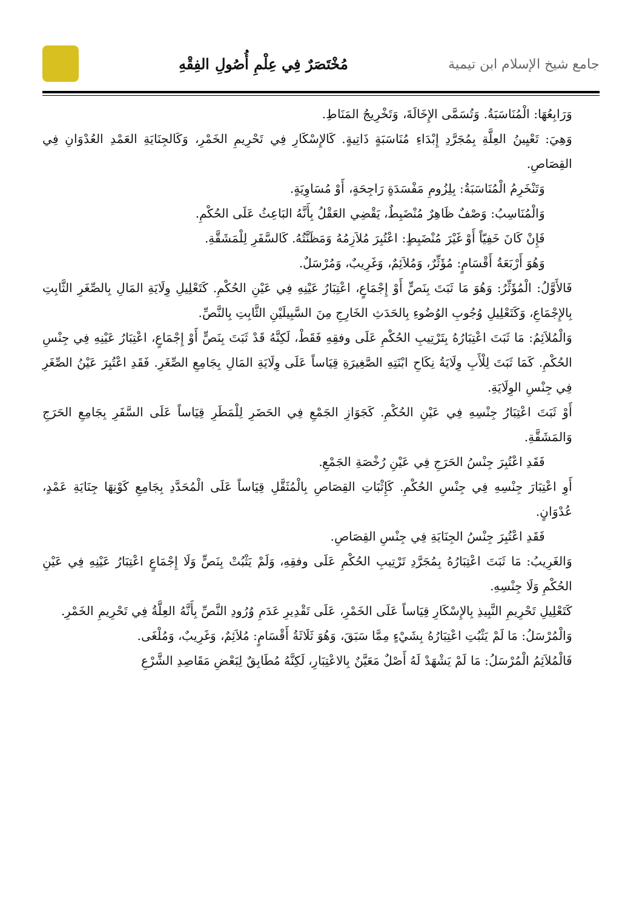جامع شيخ الإسلام ابن تيمية
مُخْتَصَرٌ فِي عِلْمِ أُصُولِ الفِقْهِ
وَرَابِعُهَا: الْمُنَاسَبَةُ. وَتُسَمَّى الإِخَالَةَ، وَتَخْرِيجُ المَنَاطِ.
وَهِيَ: تَعْيِينُ العِلَّةِ بِمُجَرَّدِ إِبْدَاءِ مُنَاسَبَةٍ ذَاتِيةٍ. كَالإِسْكَارِ فِي تَحْرِيمِ الخَمْرِ، وَكَالجِنَايَةِ العَمْدِ العُدْوَانِ فِي القِصَاصِ.
وَتَنْخَرِمُ الْمُنَاسَبَةُ: بِلِزُومِ مَفْسَدَةٍ رَاجِحَةٍ، أَوْ مُسَاوِيَةٍ.
وَالْمُنَاسِبُ: وَصْفٌ ظَاهِرٌ مُنْضَبِطٌ، يَقْضِي العَقْلُ بِأَنَّهُ البَاعِثُ عَلَى الحُكْمِ.
فَإِنْ كَانَ خَفِيّاً أَوْ غَيْرَ مُنْضَبِطٍ: اعْتُبِرَ مُلاَزِمُهُ وَمَظَنَّتُهُ. كَالسَّفَرِ لِلْمَشَقَّةِ.
وَهُوَ أَرْبَعَةُ أَقْسَامٍ: مُؤَثِّرٌ، وَمُلاَئِمٌ، وَغَرِيبٌ، وَمُرْسَلٌ.
فَالأَوَّلُ: الْمُؤَثِّرُ: وَهُوَ مَا ثَبَتَ بِنَصٍّ أَوْ إِجْمَاعٍ، اعْتِبَارُ عَيْنِهِ فِي عَيْنِ الحُكْمِ. كَتَعْلِيلِ وِلَايَةِ المَالِ بِالصِّغَرِ الثَّابِتِ بِالإِجْمَاعِ، وَكَتَعْلِيلِ وُجُوبِ الوُضُوءِ بِالحَدَثِ الخَارِجِ مِنَ السَّبِيلَيْنِ الثَّابِتِ بِالنَّصِّ.
وَالْمُلاَئِمُ: مَا ثَبَتَ اعْتِبَارُهُ بِتَرْتِيبِ الحُكْمِ عَلَى وفقِهِ فَقَطْ، لَكِنَّهُ قَدْ ثَبَتَ بِنَصٍّ أَوْ إِجْمَاعٍ، اعْتِبَارُ عَيْنِهِ فِي جِنْسِ الحُكْمِ. كَمَا ثَبَتَ لِلْأَبِ وِلَايَةُ نِكَاحِ ابْنَتِهِ الصَّغِيرَةِ قِيَاساً عَلَى وِلَايَةِ المَالِ بِجَامِعِ الصِّغَرِ. فَقَدِ اعْتُبِرَ عَيْنُ الصِّغَرِ فِي جِنْسِ الوِلَايَةِ.
أَوْ ثَبَتَ اعْتِبَارُ جِنْسِهِ فِي عَيْنِ الحُكْمِ. كَجَوَازِ الجَمْعِ فِي الحَضَرِ لِلْمَطَرِ قِيَاساً عَلَى السَّفَرِ بِجَامِعِ الحَرَجِ وَالمَشَقَّةِ.
فَقَدِ اعْتُبِرَ جِنْسُ الحَرَجِ فِي عَيْنِ رُخْصَةِ الجَمْعِ.
أَوِ اعْتِبَارَ جِنْسِهِ فِي جِنْسِ الحُكْمِ. كَإِثْبَاتِ القِصَاصِ بِالْمُثَقَّلِ قِيَاساً عَلَى الْمُحَدَّدِ بِجَامِعِ كَوْنِهَا جِنَايَةِ عَمْدٍ، عُدْوَانٍ.
فَقَدِ اعْتُبِرَ جِنْسُ الجِنَايَةِ فِي جِنْسِ القِصَاصِ.
وَالغَرِيبُ: مَا ثَبَتَ اعْتِبَارُهُ بِمُجَرَّدِ تَرْتِيبِ الحُكْمِ عَلَى وفقِهِ، وَلَمْ يَثْبُتْ بِنَصٍّ وَلَا إِجْمَاعٍ اعْتِبَارُ عَيْنِهِ فِي عَيْنِ الحُكْمِ وَلَا جِنْسِهِ.
كَتَعْلِيلِ تَحْرِيمِ النَّبِيذِ بِالإِسْكَارِ قِيَاساً عَلَى الخَمْرِ، عَلَى تَقْدِيرِ عَدَمِ وُرُودِ النَّصِّ بِأَنَّهُ العِلَّةُ فِي تَحْرِيمِ الخَمْرِ.
وَالْمُرْسَلُ: مَا لَمْ يَثْبُتِ اعْتِبَارُهُ بِشَيْءٍ مِمَّا سَبَقَ، وَهُوَ ثَلَاثَةُ أَقْسَامٍ: مُلاَئِمٌ، وَغَرِيبٌ، وَمُلْغَى.
فَالْمُلاَئِمُ الْمُرْسَلُ: مَا لَمْ يَشْهَدْ لَهُ أَصْلٌ مَعَيَّنٌ بِالاعْتِبَارِ، لَكِنَّهُ مُطَابِقٌ لِبَعْضِ مَقَاصِدِ الشَّرْعِ